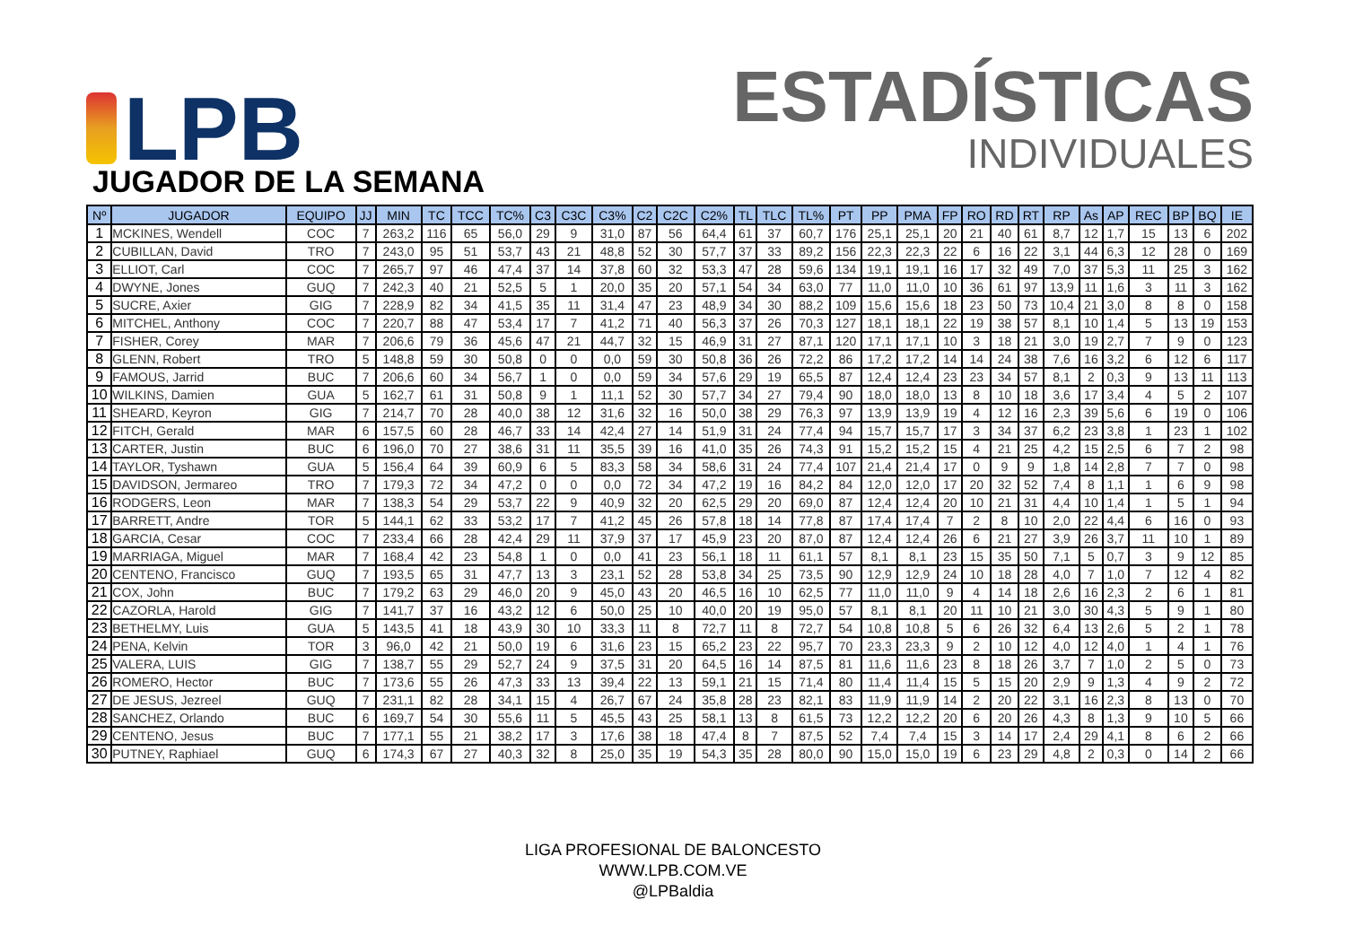LPB
ESTADÍSTICAS
INDIVIDUALES
JUGADOR DE LA SEMANA
| Nº | JUGADOR | EQUIPO | JJ | MIN | TC | TCC | TC% | C3 | C3C | C3% | C2 | C2C | C2% | TL | TLC | TL% | PT | PP | PMA | FP | RO | RD | RT | RP | As | AP | REC | BP | BQ | IE |
| --- | --- | --- | --- | --- | --- | --- | --- | --- | --- | --- | --- | --- | --- | --- | --- | --- | --- | --- | --- | --- | --- | --- | --- | --- | --- | --- | --- | --- | --- | --- |
| 1 | MCKINES, Wendell | COC | 7 | 263,2 | 116 | 65 | 56,0 | 29 | 9 | 31,0 | 87 | 56 | 64,4 | 61 | 37 | 60,7 | 176 | 25,1 | 25,1 | 20 | 21 | 40 | 61 | 8,7 | 12 | 1,7 | 15 | 13 | 6 | 202 |
| 2 | CUBILLAN, David | TRO | 7 | 243,0 | 95 | 51 | 53,7 | 43 | 21 | 48,8 | 52 | 30 | 57,7 | 37 | 33 | 89,2 | 156 | 22,3 | 22,3 | 22 | 6 | 16 | 22 | 3,1 | 44 | 6,3 | 12 | 28 | 0 | 169 |
| 3 | ELLIOT, Carl | COC | 7 | 265,7 | 97 | 46 | 47,4 | 37 | 14 | 37,8 | 60 | 32 | 53,3 | 47 | 28 | 59,6 | 134 | 19,1 | 19,1 | 16 | 17 | 32 | 49 | 7,0 | 37 | 5,3 | 11 | 25 | 3 | 162 |
| 4 | DWYNE, Jones | GUQ | 7 | 242,3 | 40 | 21 | 52,5 | 5 | 1 | 20,0 | 35 | 20 | 57,1 | 54 | 34 | 63,0 | 77 | 11,0 | 11,0 | 10 | 36 | 61 | 97 | 13,9 | 11 | 1,6 | 3 | 11 | 3 | 162 |
| 5 | SUCRE, Axier | GIG | 7 | 228,9 | 82 | 34 | 41,5 | 35 | 11 | 31,4 | 47 | 23 | 48,9 | 34 | 30 | 88,2 | 109 | 15,6 | 15,6 | 18 | 23 | 50 | 73 | 10,4 | 21 | 3,0 | 8 | 8 | 0 | 158 |
| 6 | MITCHEL, Anthony | COC | 7 | 220,7 | 88 | 47 | 53,4 | 17 | 7 | 41,2 | 71 | 40 | 56,3 | 37 | 26 | 70,3 | 127 | 18,1 | 18,1 | 22 | 19 | 38 | 57 | 8,1 | 10 | 1,4 | 5 | 13 | 19 | 153 |
| 7 | FISHER, Corey | MAR | 7 | 206,6 | 79 | 36 | 45,6 | 47 | 21 | 44,7 | 32 | 15 | 46,9 | 31 | 27 | 87,1 | 120 | 17,1 | 17,1 | 10 | 3 | 18 | 21 | 3,0 | 19 | 2,7 | 7 | 9 | 0 | 123 |
| 8 | GLENN, Robert | TRO | 5 | 148,8 | 59 | 30 | 50,8 | 0 | 0 | 0,0 | 59 | 30 | 50,8 | 36 | 26 | 72,2 | 86 | 17,2 | 17,2 | 14 | 14 | 24 | 38 | 7,6 | 16 | 3,2 | 6 | 12 | 6 | 117 |
| 9 | FAMOUS, Jarrid | BUC | 7 | 206,6 | 60 | 34 | 56,7 | 1 | 0 | 0,0 | 59 | 34 | 57,6 | 29 | 19 | 65,5 | 87 | 12,4 | 12,4 | 23 | 23 | 34 | 57 | 8,1 | 2 | 0,3 | 9 | 13 | 11 | 113 |
| 10 | WILKINS, Damien | GUA | 5 | 162,7 | 61 | 31 | 50,8 | 9 | 1 | 11,1 | 52 | 30 | 57,7 | 34 | 27 | 79,4 | 90 | 18,0 | 18,0 | 13 | 8 | 10 | 18 | 3,6 | 17 | 3,4 | 4 | 5 | 2 | 107 |
| 11 | SHEARD, Keyron | GIG | 7 | 214,7 | 70 | 28 | 40,0 | 38 | 12 | 31,6 | 32 | 16 | 50,0 | 38 | 29 | 76,3 | 97 | 13,9 | 13,9 | 19 | 4 | 12 | 16 | 2,3 | 39 | 5,6 | 6 | 19 | 0 | 106 |
| 12 | FITCH, Gerald | MAR | 6 | 157,5 | 60 | 28 | 46,7 | 33 | 14 | 42,4 | 27 | 14 | 51,9 | 31 | 24 | 77,4 | 94 | 15,7 | 15,7 | 17 | 3 | 34 | 37 | 6,2 | 23 | 3,8 | 1 | 23 | 1 | 102 |
| 13 | CARTER, Justin | BUC | 6 | 196,0 | 70 | 27 | 38,6 | 31 | 11 | 35,5 | 39 | 16 | 41,0 | 35 | 26 | 74,3 | 91 | 15,2 | 15,2 | 15 | 4 | 21 | 25 | 4,2 | 15 | 2,5 | 6 | 7 | 2 | 98 |
| 14 | TAYLOR, Tyshawn | GUA | 5 | 156,4 | 64 | 39 | 60,9 | 6 | 5 | 83,3 | 58 | 34 | 58,6 | 31 | 24 | 77,4 | 107 | 21,4 | 21,4 | 17 | 0 | 9 | 9 | 1,8 | 14 | 2,8 | 7 | 7 | 0 | 98 |
| 15 | DAVIDSON, Jermareo | TRO | 7 | 179,3 | 72 | 34 | 47,2 | 0 | 0 | 0,0 | 72 | 34 | 47,2 | 19 | 16 | 84,2 | 84 | 12,0 | 12,0 | 17 | 20 | 32 | 52 | 7,4 | 8 | 1,1 | 1 | 6 | 9 | 98 |
| 16 | RODGERS, Leon | MAR | 7 | 138,3 | 54 | 29 | 53,7 | 22 | 9 | 40,9 | 32 | 20 | 62,5 | 29 | 20 | 69,0 | 87 | 12,4 | 12,4 | 20 | 10 | 21 | 31 | 4,4 | 10 | 1,4 | 1 | 5 | 1 | 94 |
| 17 | BARRETT, Andre | TOR | 5 | 144,1 | 62 | 33 | 53,2 | 17 | 7 | 41,2 | 45 | 26 | 57,8 | 18 | 14 | 77,8 | 87 | 17,4 | 17,4 | 7 | 2 | 8 | 10 | 2,0 | 22 | 4,4 | 6 | 16 | 0 | 93 |
| 18 | GARCIA, Cesar | COC | 7 | 233,4 | 66 | 28 | 42,4 | 29 | 11 | 37,9 | 37 | 17 | 45,9 | 23 | 20 | 87,0 | 87 | 12,4 | 12,4 | 26 | 6 | 21 | 27 | 3,9 | 26 | 3,7 | 11 | 10 | 1 | 89 |
| 19 | MARRIAGA, Miguel | MAR | 7 | 168,4 | 42 | 23 | 54,8 | 1 | 0 | 0,0 | 41 | 23 | 56,1 | 18 | 11 | 61,1 | 57 | 8,1 | 8,1 | 23 | 15 | 35 | 50 | 7,1 | 5 | 0,7 | 3 | 9 | 12 | 85 |
| 20 | CENTENO, Francisco | GUQ | 7 | 193,5 | 65 | 31 | 47,7 | 13 | 3 | 23,1 | 52 | 28 | 53,8 | 34 | 25 | 73,5 | 90 | 12,9 | 12,9 | 24 | 10 | 18 | 28 | 4,0 | 7 | 1,0 | 7 | 12 | 4 | 82 |
| 21 | COX, John | BUC | 7 | 179,2 | 63 | 29 | 46,0 | 20 | 9 | 45,0 | 43 | 20 | 46,5 | 16 | 10 | 62,5 | 77 | 11,0 | 11,0 | 9 | 4 | 14 | 18 | 2,6 | 16 | 2,3 | 2 | 6 | 1 | 81 |
| 22 | CAZORLA, Harold | GIG | 7 | 141,7 | 37 | 16 | 43,2 | 12 | 6 | 50,0 | 25 | 10 | 40,0 | 20 | 19 | 95,0 | 57 | 8,1 | 8,1 | 20 | 11 | 10 | 21 | 3,0 | 30 | 4,3 | 5 | 9 | 1 | 80 |
| 23 | BETHELMY, Luis | GUA | 5 | 143,5 | 41 | 18 | 43,9 | 30 | 10 | 33,3 | 11 | 8 | 72,7 | 11 | 8 | 72,7 | 54 | 10,8 | 10,8 | 5 | 6 | 26 | 32 | 6,4 | 13 | 2,6 | 5 | 2 | 1 | 78 |
| 24 | PENA, Kelvin | TOR | 3 | 96,0 | 42 | 21 | 50,0 | 19 | 6 | 31,6 | 23 | 15 | 65,2 | 23 | 22 | 95,7 | 70 | 23,3 | 23,3 | 9 | 2 | 10 | 12 | 4,0 | 12 | 4,0 | 1 | 4 | 1 | 76 |
| 25 | VALERA, LUIS | GIG | 7 | 138,7 | 55 | 29 | 52,7 | 24 | 9 | 37,5 | 31 | 20 | 64,5 | 16 | 14 | 87,5 | 81 | 11,6 | 11,6 | 23 | 8 | 18 | 26 | 3,7 | 7 | 1,0 | 2 | 5 | 0 | 73 |
| 26 | ROMERO, Hector | BUC | 7 | 173,6 | 55 | 26 | 47,3 | 33 | 13 | 39,4 | 22 | 13 | 59,1 | 21 | 15 | 71,4 | 80 | 11,4 | 11,4 | 15 | 5 | 15 | 20 | 2,9 | 9 | 1,3 | 4 | 9 | 2 | 72 |
| 27 | DE JESUS, Jezreel | GUQ | 7 | 231,1 | 82 | 28 | 34,1 | 15 | 4 | 26,7 | 67 | 24 | 35,8 | 28 | 23 | 82,1 | 83 | 11,9 | 11,9 | 14 | 2 | 20 | 22 | 3,1 | 16 | 2,3 | 8 | 13 | 0 | 70 |
| 28 | SANCHEZ, Orlando | BUC | 6 | 169,7 | 54 | 30 | 55,6 | 11 | 5 | 45,5 | 43 | 25 | 58,1 | 13 | 8 | 61,5 | 73 | 12,2 | 12,2 | 20 | 6 | 20 | 26 | 4,3 | 8 | 1,3 | 9 | 10 | 5 | 66 |
| 29 | CENTENO, Jesus | BUC | 7 | 177,1 | 55 | 21 | 38,2 | 17 | 3 | 17,6 | 38 | 18 | 47,4 | 8 | 7 | 87,5 | 52 | 7,4 | 7,4 | 15 | 3 | 14 | 17 | 2,4 | 29 | 4,1 | 8 | 6 | 2 | 66 |
| 30 | PUTNEY, Raphiael | GUQ | 6 | 174,3 | 67 | 27 | 40,3 | 32 | 8 | 25,0 | 35 | 19 | 54,3 | 35 | 28 | 80,0 | 90 | 15,0 | 15,0 | 19 | 6 | 23 | 29 | 4,8 | 2 | 0,3 | 0 | 14 | 2 | 66 |
LIGA PROFESIONAL DE BALONCESTO
WWW.LPB.COM.VE
@LPBaldia